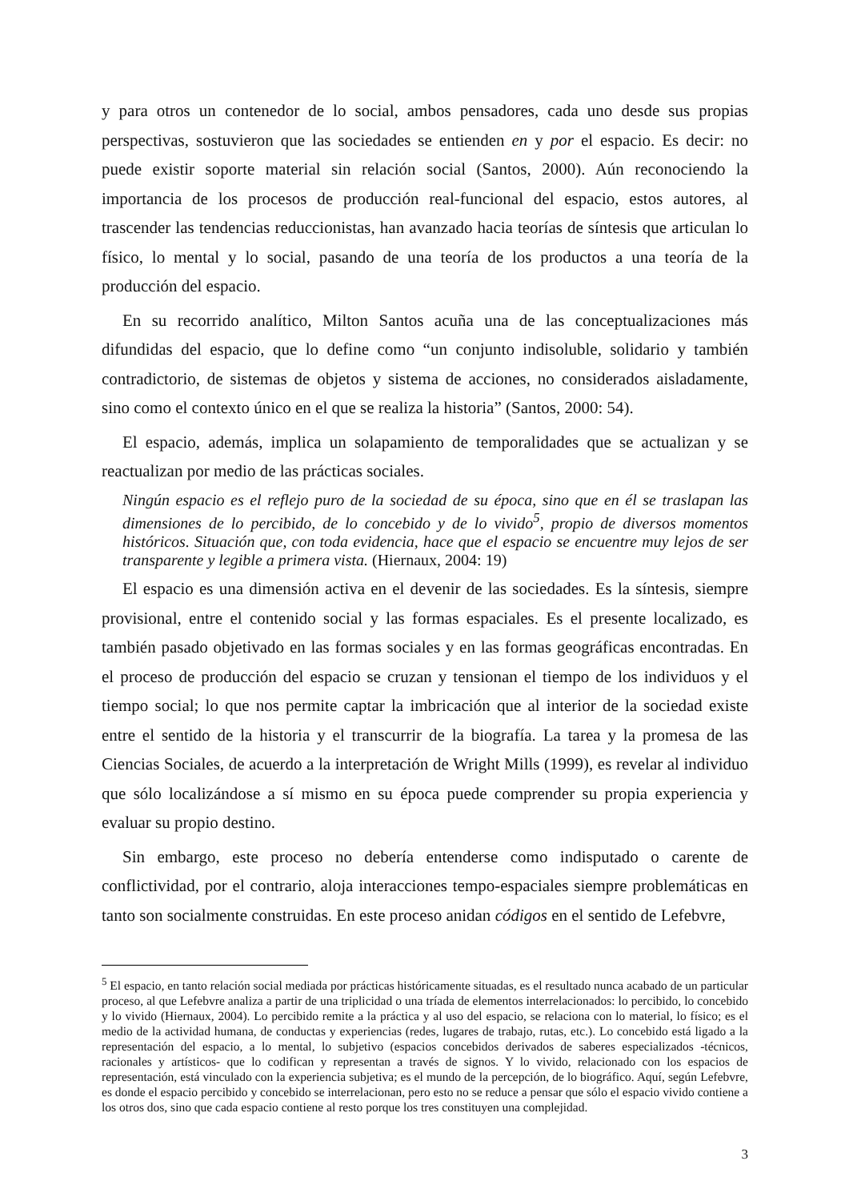y para otros un contenedor de lo social, ambos pensadores, cada uno desde sus propias perspectivas, sostuvieron que las sociedades se entienden en y por el espacio. Es decir: no puede existir soporte material sin relación social (Santos, 2000). Aún reconociendo la importancia de los procesos de producción real-funcional del espacio, estos autores, al trascender las tendencias reduccionistas, han avanzado hacia teorías de síntesis que articulan lo físico, lo mental y lo social, pasando de una teoría de los productos a una teoría de la producción del espacio.
En su recorrido analítico, Milton Santos acuña una de las conceptualizaciones más difundidas del espacio, que lo define como “un conjunto indisoluble, solidario y también contradictorio, de sistemas de objetos y sistema de acciones, no considerados aisladamente, sino como el contexto único en el que se realiza la historia” (Santos, 2000: 54).
El espacio, además, implica un solapamiento de temporalidades que se actualizan y se reactualizan por medio de las prácticas sociales.
Ningún espacio es el reflejo puro de la sociedad de su época, sino que en él se traslapan las dimensiones de lo percibido, de lo concebido y de lo vivido<sup>5</sup>, propio de diversos momentos históricos. Situación que, con toda evidencia, hace que el espacio se encuentre muy lejos de ser transparente y legible a primera vista. (Hiernaux, 2004: 19)
El espacio es una dimensión activa en el devenir de las sociedades. Es la síntesis, siempre provisional, entre el contenido social y las formas espaciales. Es el presente localizado, es también pasado objetivado en las formas sociales y en las formas geográficas encontradas. En el proceso de producción del espacio se cruzan y tensionan el tiempo de los individuos y el tiempo social; lo que nos permite captar la imbricación que al interior de la sociedad existe entre el sentido de la historia y el transcurrir de la biografía. La tarea y la promesa de las Ciencias Sociales, de acuerdo a la interpretación de Wright Mills (1999), es revelar al individuo que sólo localizándose a sí mismo en su época puede comprender su propia experiencia y evaluar su propio destino.
Sin embargo, este proceso no debería entenderse como indisputado o carente de conflictividad, por el contrario, aloja interacciones tempo-espaciales siempre problemáticas en tanto son socialmente construidas. En este proceso anidan códigos en el sentido de Lefebvre,
<sup>5</sup> El espacio, en tanto relación social mediada por prácticas históricamente situadas, es el resultado nunca acabado de un particular proceso, al que Lefebvre analiza a partir de una triplicidad o una tríada de elementos interrelacionados: lo percibido, lo concebido y lo vivido (Hiernaux, 2004). Lo percibido remite a la práctica y al uso del espacio, se relaciona con lo material, lo físico; es el medio de la actividad humana, de conductas y experiencias (redes, lugares de trabajo, rutas, etc.). Lo concebido está ligado a la representación del espacio, a lo mental, lo subjetivo (espacios concebidos derivados de saberes especializados -técnicos, racionales y artísticos- que lo codifican y representan a través de signos. Y lo vivido, relacionado con los espacios de representación, está vinculado con la experiencia subjetiva; es el mundo de la percepción, de lo biográfico. Aquí, según Lefebvre, es donde el espacio percibido y concebido se interrelacionan, pero esto no se reduce a pensar que sólo el espacio vivido contiene a los otros dos, sino que cada espacio contiene al resto porque los tres constituyen una complejidad.
3